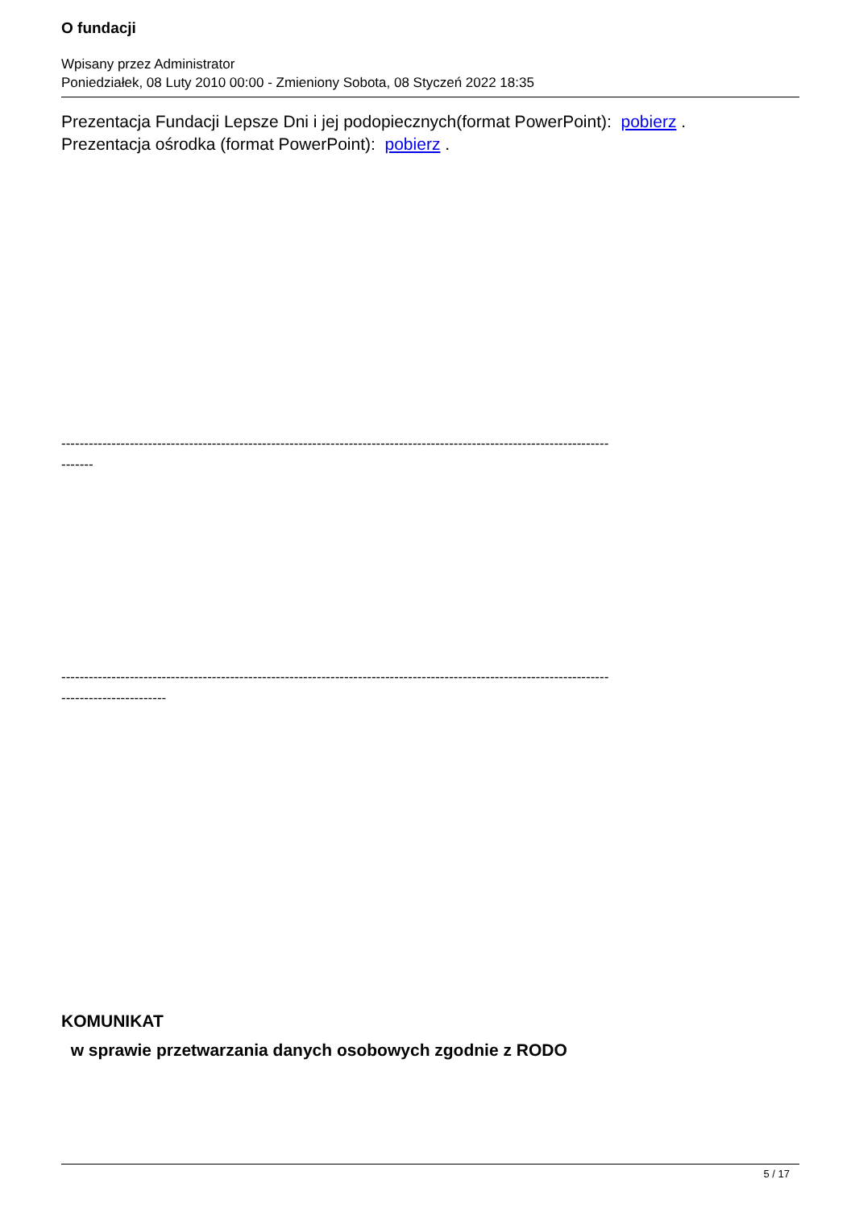O fundacji
Wpisany przez Administrator
Poniedziałek, 08 Luty 2010 00:00 - Zmieniony Sobota, 08 Styczeń 2022 18:35
Prezentacja Fundacji Lepsze Dni i jej podopiecznych(format PowerPoint): pobierz .
Prezentacja ośrodka (format PowerPoint): pobierz .
------------------------------------------------------------------------------------------------------------------------
-------
------------------------------------------------------------------------------------------------------------------------
-----------------------
KOMUNIKAT
w sprawie przetwarzania danych osobowych zgodnie z RODO
5 / 17